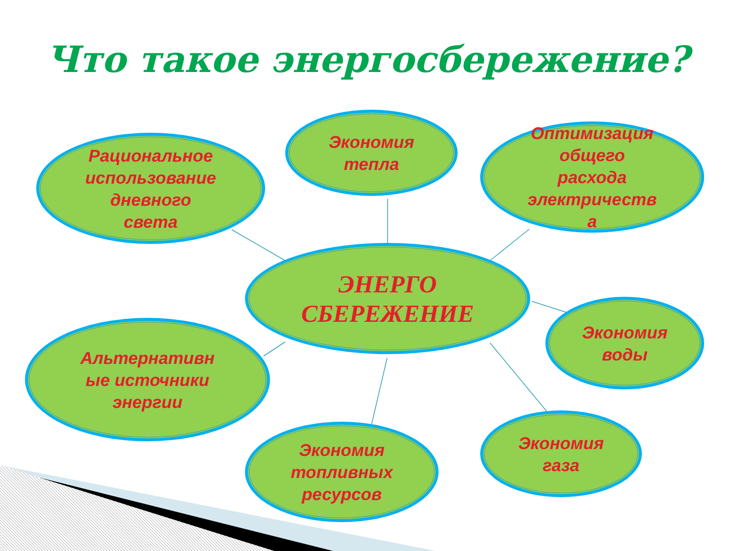Что такое энергосбережение?
Рациональное
использование
дневного
света
Экономия
тепла
Оптимизация
общего
расхода
электричеств
а
ЭНЕРГО
СБЕРЕЖЕНИЕ
Экономия
воды
Альтернативн
ые источники
энергии
Экономия
топливных
ресурсов
Экономия
газа